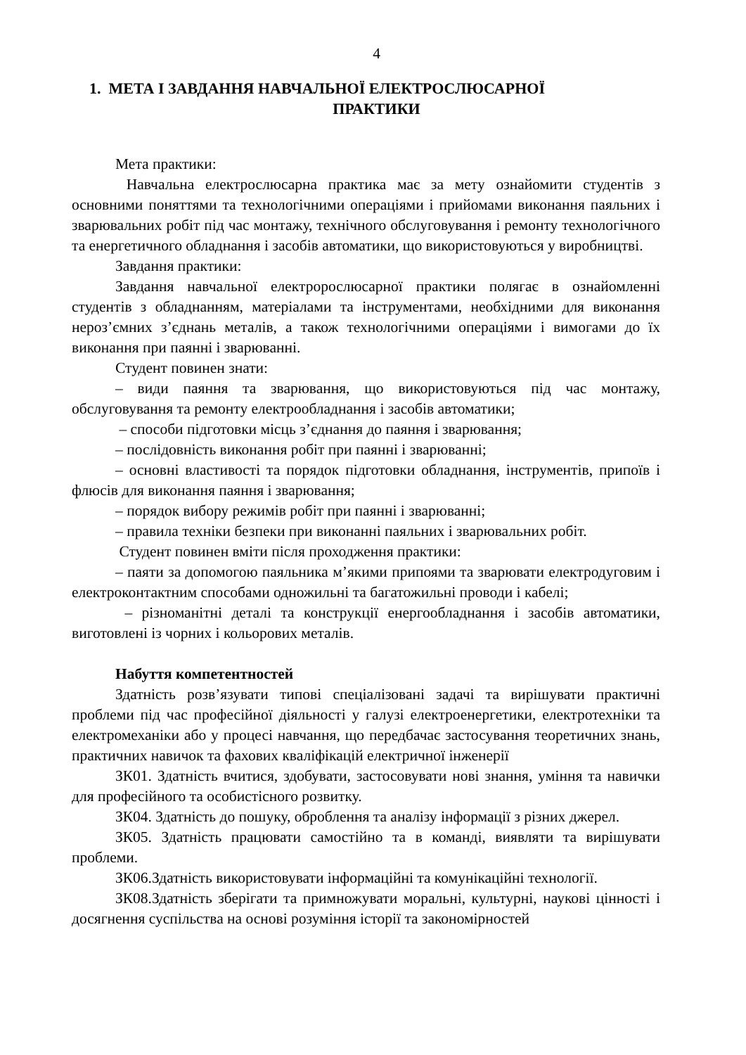4
1. МЕТА І ЗАВДАННЯ НАВЧАЛЬНОЇ ЕЛЕКТРОСЛЮСАРНОЇ
ПРАКТИКИ
Мета практики:
Навчальна електрослюсарна практика має за мету ознайомити студентів з основними поняттями та технологічними операціями і прийомами виконання паяльних і зварювальних робіт під час монтажу, технічного обслуговування і ремонту технологічного та енергетичного обладнання і засобів автоматики, що використовуються у виробництві.
Завдання практики:
Завдання навчальної електророслюсарної практики полягає в ознайомленні студентів з обладнанням, матеріалами та інструментами, необхідними для виконання нероз’ємних з’єднань металів, а також технологічними операціями і вимогами до їх виконання при паянні і зварюванні.
Студент повинен знати:
– види паяння та зварювання, що використовуються під час монтажу, обслуговування та ремонту електрообладнання і засобів автоматики;
– способи підготовки місць з’єднання до паяння і зварювання;
– послідовність виконання робіт при паянні і зварюванні;
– основні властивості та порядок підготовки обладнання, інструментів, припоїв і флюсів для виконання паяння і зварювання;
– порядок вибору режимів робіт при паянні і зварюванні;
– правила техніки безпеки при виконанні паяльних і зварювальних робіт.
Студент повинен вміти після проходження практики:
– паяти за допомогою паяльника м’якими припоями та зварювати електродуговим і електроконтактним способами одножильні та багатожильні проводи і кабелі;
– різноманітні деталі та конструкції енергообладнання і засобів автоматики, виготовлені із чорних і кольорових металів.
Набуття компетентностей
Здатність розв’язувати типові спеціалізовані задачі та вирішувати практичні проблеми під час професійної діяльності у галузі електроенергетики, електротехніки та електромеханіки або у процесі навчання, що передбачає застосування теоретичних знань, практичних навичок та фахових кваліфікацій електричної інженерії
ЗК01. Здатність вчитися, здобувати, застосовувати нові знання, уміння та навички для професійного та особистісного розвитку.
ЗК04. Здатність до пошуку, оброблення та аналізу інформації з різних джерел.
ЗК05. Здатність працювати самостійно та в команді, виявляти та вирішувати проблеми.
ЗК06.Здатність використовувати інформаційні та комунікаційні технології.
ЗК08.Здатність зберігати та примножувати моральні, культурні, наукові цінності і досягнення суспільства на основі розуміння історії та закономірностей